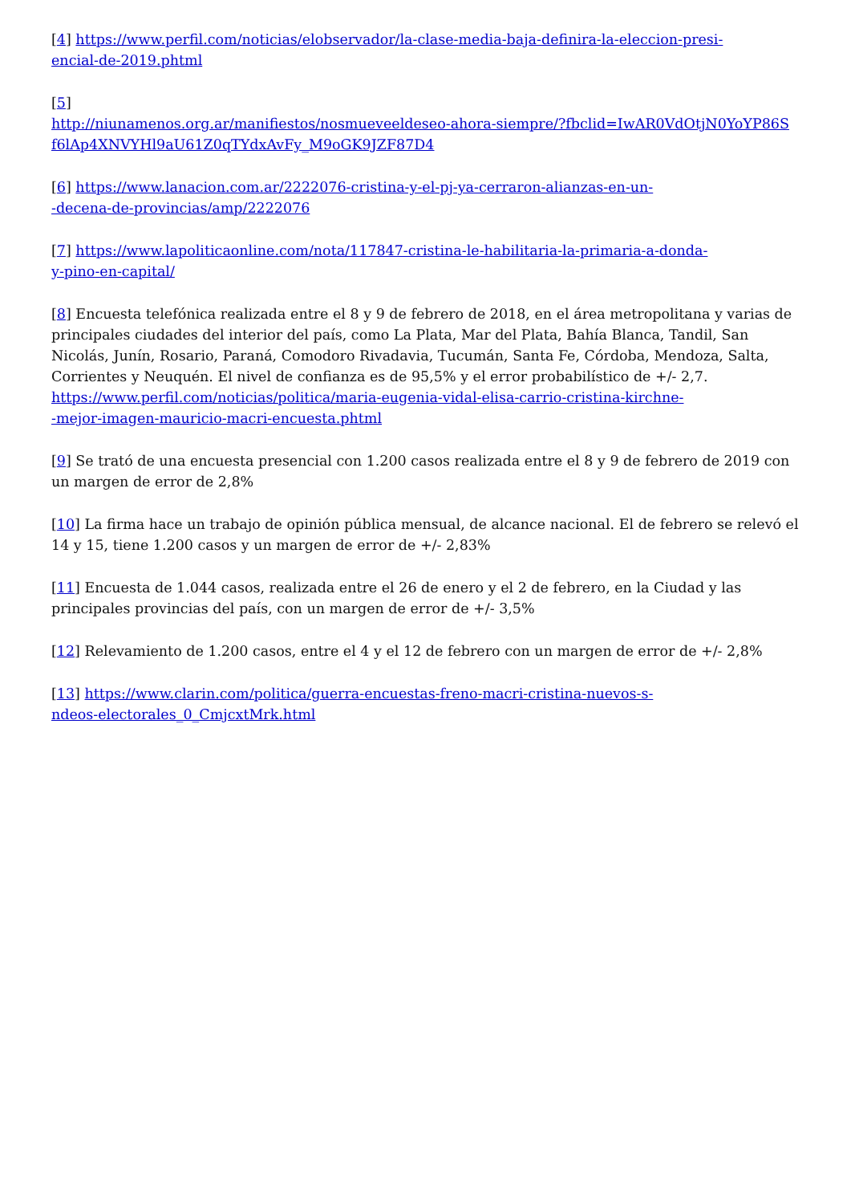[4] https://www.perfil.com/noticias/elobservador/la-clase-media-baja-definira-la-eleccion-presi-
encial-de-2019.phtml
[5]
http://niunamenos.org.ar/manifiestos/nosmueveeldeseo-ahora-siempre/?fbclid=IwAR0VdOtjN0YoYP86S
f6lAp4XNVYHl9aU61Z0qTYdxAvFy_M9oGK9JZF87D4
[6] https://www.lanacion.com.ar/2222076-cristina-y-el-pj-ya-cerraron-alianzas-en-un-
-decena-de-provincias/amp/2222076
[7] https://www.lapoliticaonline.com/nota/117847-cristina-le-habilitaria-la-primaria-a-donda-
y-pino-en-capital/
[8] Encuesta telefónica realizada entre el 8 y 9 de febrero de 2018, en el área metropolitana y varias de principales ciudades del interior del país, como La Plata, Mar del Plata, Bahía Blanca, Tandil, San Nicolás, Junín, Rosario, Paraná, Comodoro Rivadavia, Tucumán, Santa Fe, Córdoba, Mendoza, Salta, Corrientes y Neuquén. El nivel de confianza es de 95,5% y el error probabilístico de +/- 2,7.
https://www.perfil.com/noticias/politica/maria-eugenia-vidal-elisa-carrio-cristina-kirchne-
-mejor-imagen-mauricio-macri-encuesta.phtml
[9] Se trató de una encuesta presencial con 1.200 casos realizada entre el 8 y 9 de febrero de 2019 con un margen de error de 2,8%
[10] La firma hace un trabajo de opinión pública mensual, de alcance nacional. El de febrero se relevó el 14 y 15, tiene 1.200 casos y un margen de error de +/- 2,83%
[11] Encuesta de 1.044 casos, realizada entre el 26 de enero y el 2 de febrero, en la Ciudad y las principales provincias del país, con un margen de error de +/- 3,5%
[12] Relevamiento de 1.200 casos, entre el 4 y el 12 de febrero con un margen de error de +/- 2,8%
[13] https://www.clarin.com/politica/guerra-encuestas-freno-macri-cristina-nuevos-s-
ndeos-electorales_0_CmjcxtMrk.html